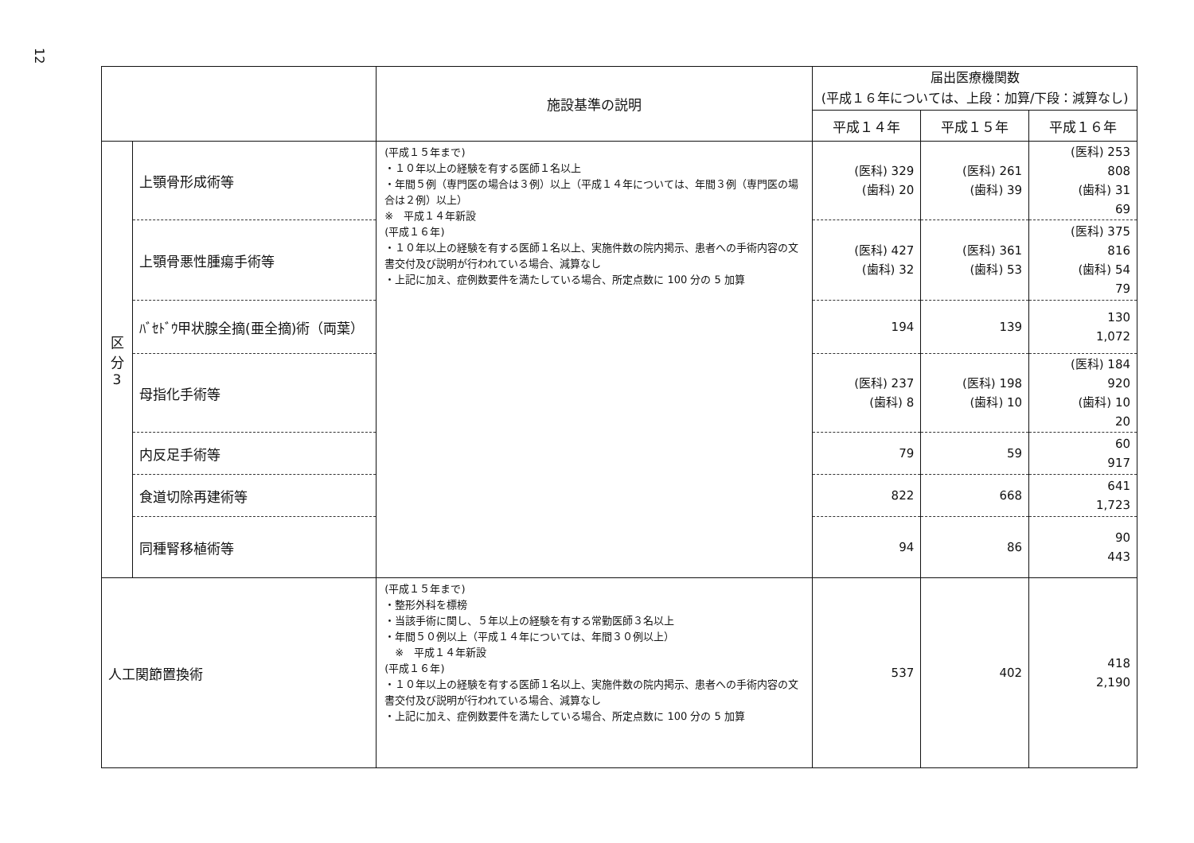12
| | | 施設基準の説明 | 届出医療機関数 (平成１６年については、上段：加算/下段：減算なし) | | |
| --- | --- | --- | --- | --- | --- |
| | | | 平成１４年 | 平成１５年 | 平成１６年 |
| 区 分 3 | 上顎骨形成術等 | (平成１５年まで) ・１０年以上の経験を有する医師１名以上 ・年間５例（専門医の場合は３例）以上（平成１４年については、年間３例（専門医の場合は２例）以上） ※ 平成１４年新設 (平成１６年) ・１０年以上の経験を有する医師１名以上、実施件数の院内掲示、患者への手術内容の文書交付及び説明が行われている場合、減算なし ・上記に加え、症例数要件を満たしている場合、所定点数に 100 分の 5 加算 | (医科) 329 (歯科) 20 | (医科) 261 (歯科) 39 | (医科) 253 808 (歯科) 31 69 |
| | 上顎骨悪性腫瘍手術等 | | (医科) 427 (歯科) 32 | (医科) 361 (歯科) 53 | (医科) 375 816 (歯科) 54 79 |
| | ﾊﾞｾﾄﾞｳ甲状腺全摘(亜全摘)術（両葉） | | 194 | 139 | 130 1,072 |
| | 母指化手術等 | | (医科) 237 (歯科) 8 | (医科) 198 (歯科) 10 | (医科) 184 920 (歯科) 10 20 |
| | 内反足手術等 | | 79 | 59 | 60 917 |
| | 食道切除再建術等 | | 822 | 668 | 641 1,723 |
| | 同種腎移植術等 | | 94 | 86 | 90 443 |
| 人工関節置換術 | | (平成１５年まで) ・整形外科を標榜 ・当該手術に関し、５年以上の経験を有する常勤医師３名以上 ・年間５０例以上（平成１４年については、年間３０例以上） ※ 平成１４年新設 (平成１６年) ・１０年以上の経験を有する医師１名以上、実施件数の院内掲示、患者への手術内容の文書交付及び説明が行われている場合、減算なし ・上記に加え、症例数要件を満たしている場合、所定点数に 100 分の 5 加算 | 537 | 402 | 418 2,190 |